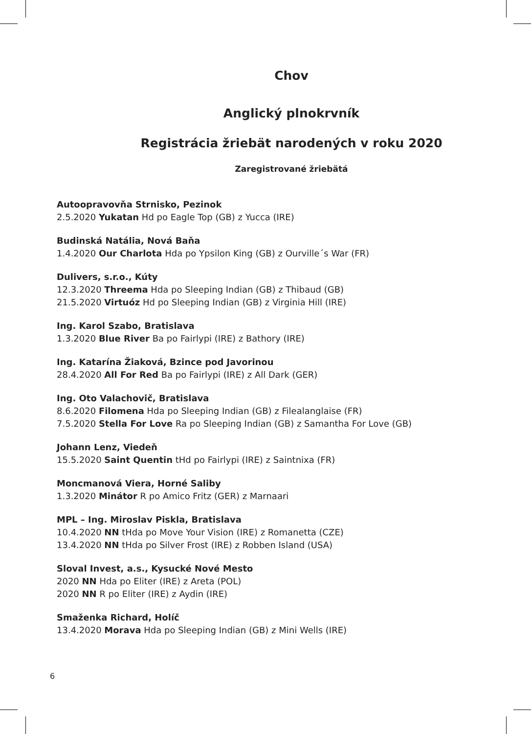Chov
Anglický plnokrvník
Registrácia žriebät narodených v roku 2020
Zaregistrované žriebätá
Autoopravovňa Strnisko, Pezinok
2.5.2020 Yukatan Hd po Eagle Top (GB) z Yucca (IRE)
Budinská Natália, Nová Baňa
1.4.2020 Our Charlota Hda po Ypsilon King (GB) z Ourville´s War (FR)
Dulivers, s.r.o., Kúty
12.3.2020 Threema Hda po Sleeping Indian (GB) z Thibaud (GB)
21.5.2020 Virtuóz Hd po Sleeping Indian (GB) z Virginia Hill (IRE)
Ing. Karol Szabo, Bratislava
1.3.2020 Blue River Ba po Fairlypi (IRE) z Bathory (IRE)
Ing. Katarína Žiaková, Bzince pod Javorinou
28.4.2020 All For Red Ba po Fairlypi (IRE) z All Dark (GER)
Ing. Oto Valachovič, Bratislava
8.6.2020 Filomena Hda po Sleeping Indian (GB) z Filealanglaise (FR)
7.5.2020 Stella For Love Ra po Sleeping Indian (GB) z Samantha For Love (GB)
Johann Lenz, Viedeň
15.5.2020 Saint Quentin tHd po Fairlypi (IRE) z Saintnixa (FR)
Moncmanová Viera, Horné Saliby
1.3.2020 Minátor R po Amico Fritz (GER) z Marnaari
MPL – Ing. Miroslav Piskla, Bratislava
10.4.2020 NN tHda po Move Your Vision (IRE) z Romanetta (CZE)
13.4.2020 NN tHda po Silver Frost (IRE) z Robben Island (USA)
Sloval Invest, a.s., Kysucké Nové Mesto
2020 NN Hda po Eliter (IRE) z Areta (POL)
2020 NN R po Eliter (IRE) z Aydin (IRE)
Smaženka Richard, Holíč
13.4.2020 Morava Hda po Sleeping Indian (GB) z Mini Wells (IRE)
6